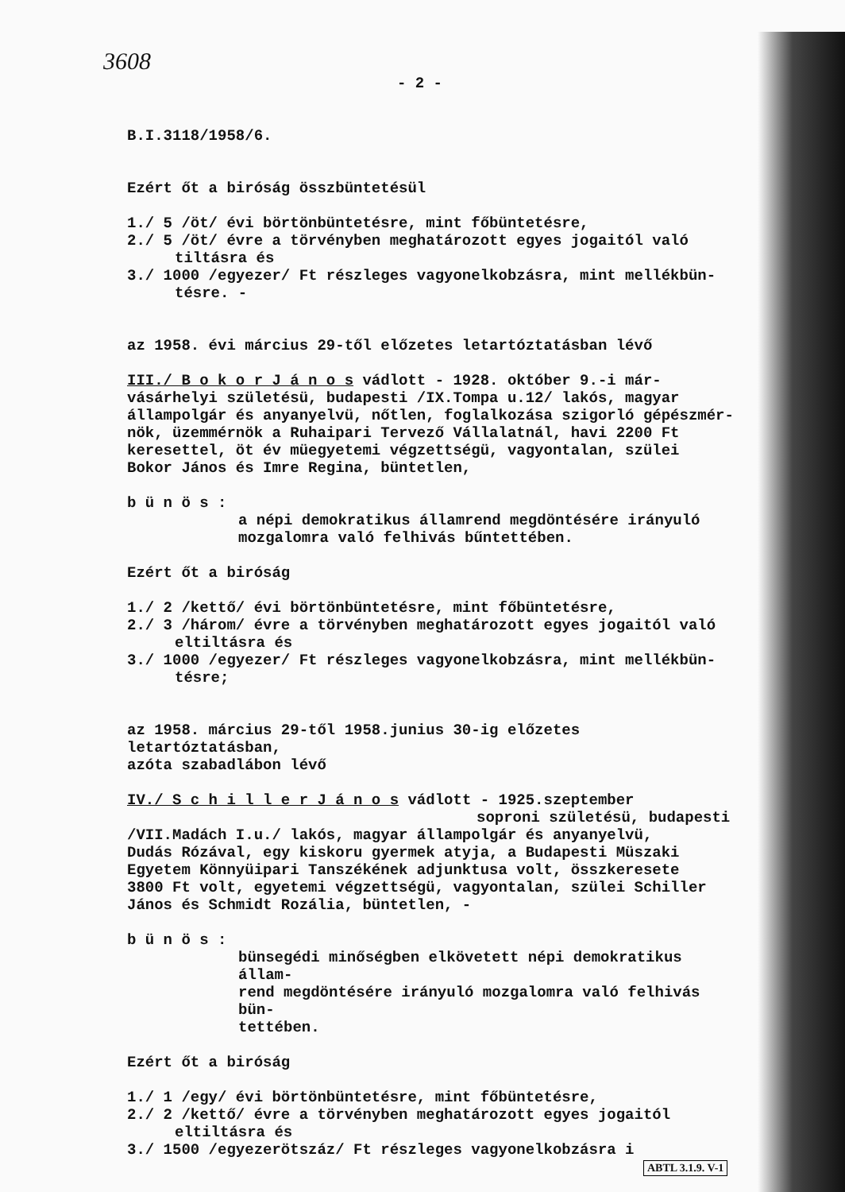3608
- 2 -
B.I.3118/1958/6.
Ezért őt a biróság összbüntetésül
1./ 5 /öt/ évi börtönbüntetésre, mint főbüntetésre,
2./ 5 /öt/ évre a törvényben meghatározott egyes jogaitól való
tiltásra és
3./ 1000 /egyezer/ Ft részleges vagyonelkobzásra, mint mellékbün-
tésre. -
az 1958. évi március 29-től előzetes letartóztatásban lévő
III./ B o k o r J á n o s vádlott - 1928. október 9.-i már-
vásárhelyi születésü, budapesti /IX.Tompa u.12/ lakós, magyar
állampolgár és anyanyelvü, nőtlen, foglalkozása szigorló gépészmér-
nök, üzemmérnök a Ruhaipari Tervező Vállalatnál, havi 2200 Ft
keresettel, öt év müegyetemi végzettségü, vagyontalan, szülei
Bokor János és Imre Regina, büntetlen,
b ü n ö s :
a népi demokratikus államrend megdöntésére irányuló
mozgalomra való felhivás bűntettében.
Ezért őt a biróság
1./ 2 /kettő/ évi börtönbüntetésre, mint főbüntetésre,
2./ 3 /három/ évre a törvényben meghatározott egyes jogaitól való
eltiltásra és
3./ 1000 /egyezer/ Ft részleges vagyonelkobzásra, mint mellékbün-
tésre;
az 1958. március 29-től 1958.junius 30-ig előzetes letartóztatásban,
azóta szabadlábon lévő
IV./ S c h i l l e r J á n o s vádlott - 1925.szeptember
soproni születésü, budapesti
/VII.Madách I.u./ lakós, magyar állampolgár és anyanyelvü,
Dudás Rózával, egy kiskoru gyermek atyja, a Budapesti Müszaki
Egyetem Könnyüipari Tanszékének adjunktusa volt, összkeresete
3800 Ft volt, egyetemi végzettségü, vagyontalan, szülei Schiller
János és Schmidt Rozália, büntetlen, -
b ü n ö s :
bünsegédi minőségben elkövetett népi demokratikus állam-
rend megdöntésére irányuló mozgalomra való felhivás bün-
tettében.
Ezért őt a biróság
1./ 1 /egy/ évi börtönbüntetésre, mint főbüntetésre,
2./ 2 /kettő/ évre a törvényben meghatározott egyes jogaitól
eltiltásra és
3./ 1500 /egyezerötszáz/ Ft részleges vagyonelkobzásra i
ABTL 3.1.9. V-1